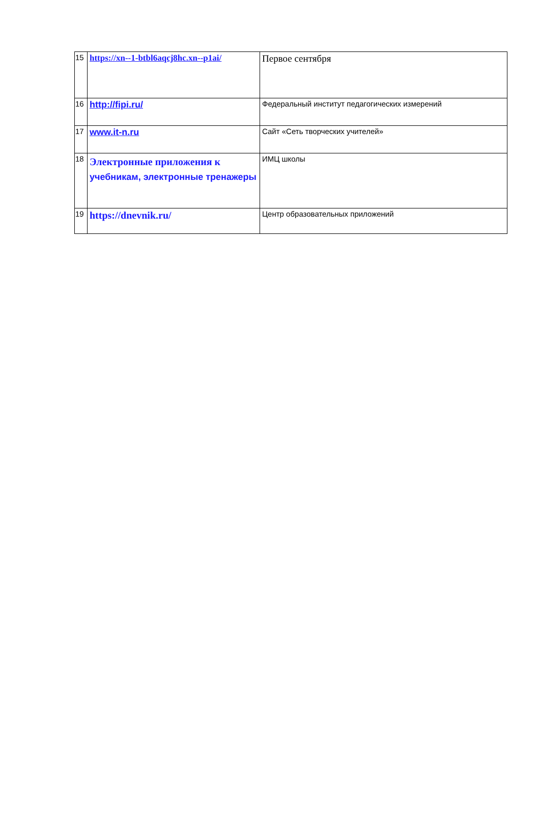| 15 | https://xn--1-btbl6aqcj8hc.xn--p1ai/ | Первое сентября |
| 16 | http://fipi.ru/ | Федеральный институт педагогических измерений |
| 17 | www.it-n.ru | Сайт «Сеть творческих учителей» |
| 18 | Электронные приложения к учебникам, электронные тренажеры | ИМЦ школы |
| 19 | https://dnevnik.ru/ | Центр образовательных приложений |